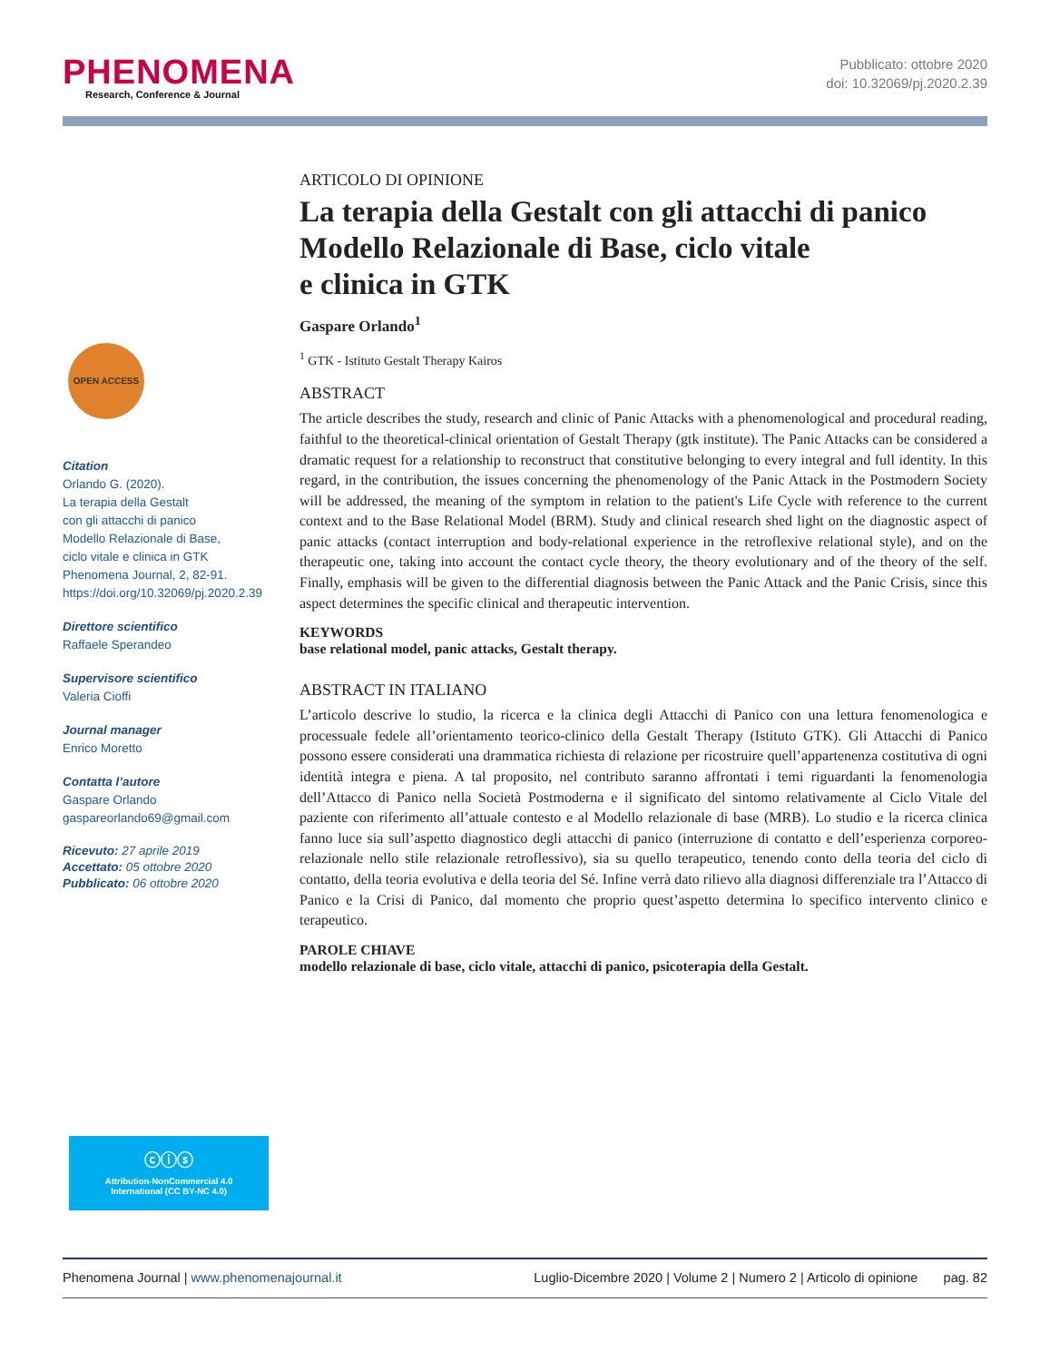PHENOMENA
Research, Conference & Journal
Pubblicato: ottobre 2020
doi: 10.32069/pj.2020.2.39
OPEN ACCESS
Citation
Orlando G. (2020).
La terapia della Gestalt
con gli attacchi di panico
Modello Relazionale di Base,
ciclo vitale e clinica in GTK
Phenomena Journal, 2, 82-91.
https://doi.org/10.32069/pj.2020.2.39
Direttore scientifico
Raffaele Sperandeo
Supervisore scientifico
Valeria Cioffi
Journal manager
Enrico Moretto
Contatta l’autore
Gaspare Orlando
gaspareorlando69@gmail.com
Ricevuto: 27 aprile 2019
Accettato: 05 ottobre 2020
Pubblicato: 06 ottobre 2020
ⓒⓘⓢ
Attribution-NonCommercial 4.0
International (CC BY-NC 4.0)
ARTICOLO DI OPINIONE
La terapia della Gestalt con gli attacchi di panico Modello Relazionale di Base, ciclo vitale
e clinica in GTK
Gaspare Orlando<sup>1</sup>
<sup>1</sup> GTK - Istituto Gestalt Therapy Kairos
ABSTRACT
The article describes the study, research and clinic of Panic Attacks with a phenomenological and procedural reading, faithful to the theoretical-clinical orientation of Gestalt Therapy (gtk institute). The Panic Attacks can be considered a dramatic request for a relationship to reconstruct that constitutive belonging to every integral and full identity. In this regard, in the contribution, the issues concerning the phenomenology of the Panic Attack in the Postmodern Society will be addressed, the meaning of the symptom in relation to the patient's Life Cycle with reference to the current context and to the Base Relational Model (BRM). Study and clinical research shed light on the diagnostic aspect of panic attacks (contact interruption and body-relational experience in the retroflexive relational style), and on the therapeutic one, taking into account the contact cycle theory, the theory evolutionary and of the theory of the self. Finally, emphasis will be given to the differential diagnosis between the Panic Attack and the Panic Crisis, since this aspect determines the specific clinical and therapeutic intervention.
KEYWORDS
base relational model, panic attacks, Gestalt therapy.
ABSTRACT IN ITALIANO
L’articolo descrive lo studio, la ricerca e la clinica degli Attacchi di Panico con una lettura fenomenologica e processuale fedele all’orientamento teorico-clinico della Gestalt Therapy (Istituto GTK). Gli Attacchi di Panico possono essere considerati una drammatica richiesta di relazione per ricostruire quell’appartenenza costitutiva di ogni identità integra e piena. A tal proposito, nel contributo saranno affrontati i temi riguardanti la fenomenologia dell’Attacco di Panico nella Società Postmoderna e il significato del sintomo relativamente al Ciclo Vitale del paziente con riferimento all’attuale contesto e al Modello relazionale di base (MRB). Lo studio e la ricerca clinica fanno luce sia sull’aspetto diagnostico degli attacchi di panico (interruzione di contatto e dell’esperienza corporeo-relazionale nello stile relazionale retroflessivo), sia su quello terapeutico, tenendo conto della teoria del ciclo di contatto, della teoria evolutiva e della teoria del Sé. Infine verrà dato rilievo alla diagnosi differenziale tra l’Attacco di Panico e la Crisi di Panico, dal momento che proprio quest’aspetto determina lo specifico intervento clinico e terapeutico.
PAROLE CHIAVE
modello relazionale di base, ciclo vitale, attacchi di panico, psicoterapia della Gestalt.
Phenomena Journal | www.phenomenajournal.it Luglio-Dicembre 2020 | Volume 2 | Numero 2 | Articolo di opinione pag. 82